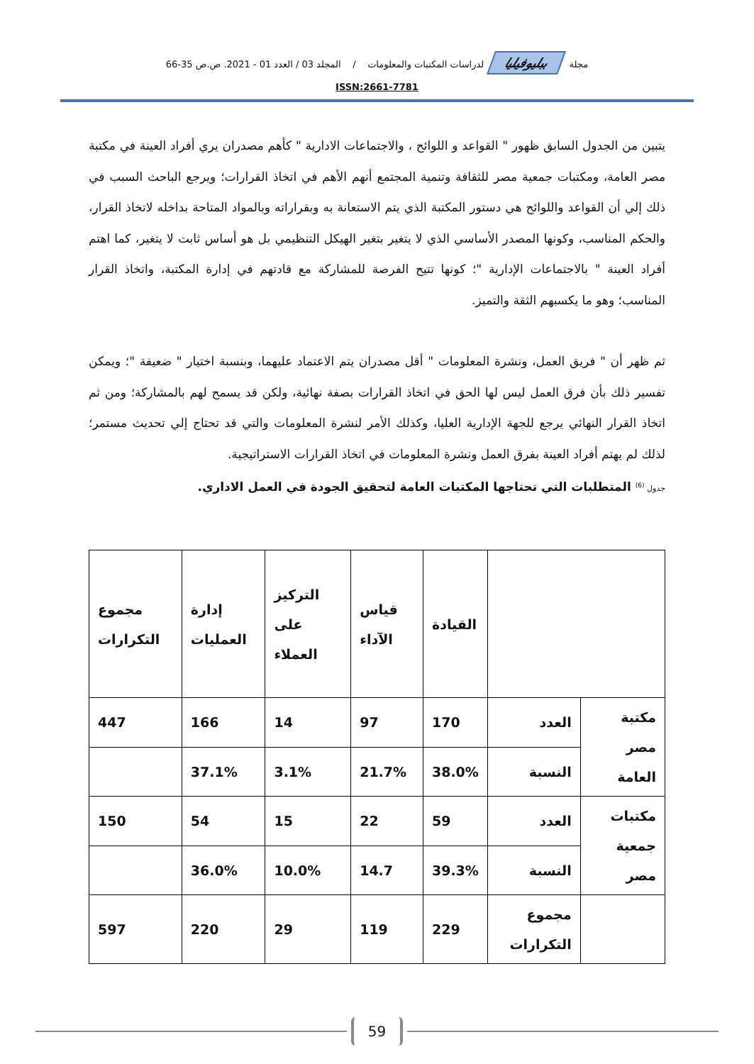مجلة ببليوفيليا لدراسات المكتبات والمعلومات / المجلد 03 / العدد 01 - 2021. ص.ص 35-66
ISSN:2661-7781
يتبين من الجدول السابق ظهور " القواعد و اللوائح ، والاجتماعات الادارية " كأهم مصدران يري أفراد العينة في مكتبة مصر العامة، ومكتبات جمعية مصر للثقافة وتنمية المجتمع أنهم الأهم في اتخاذ القرارات؛ ويرجع الباحث السبب في ذلك إلي أن القواعد واللوائح هي دستور المكتبة الذي يتم الاستعانة به وبقراراته وبالمواد المتاحة بداخله لاتخاذ القرار، والحكم المناسب، وكونها المصدر الأساسي الذي لا يتغير بتغير الهيكل التنظيمي بل هو أساس ثابت لا يتغير، كما اهتم أفراد العينة " بالاجتماعات الإدارية "؛ كونها تتيح الفرصة للمشاركة مع قادتهم في إدارة المكتبة، واتخاذ القرار المناسب؛ وهو ما يكسبهم الثقة والتميز.
ثم ظهر أن " فريق العمل، ونشرة المعلومات " أقل مصدران يتم الاعتماد عليهما، وبنسبة اختيار " ضعيفة "؛ ويمكن تفسير ذلك بأن فرق العمل ليس لها الحق في اتخاذ القرارات بصفة نهائية، ولكن قد يسمح لهم بالمشاركة؛ ومن ثم اتخاذ القرار النهائي يرجع للجهة الإدارية العليا، وكذلك الأمر لنشرة المعلومات والتي قد تحتاج إلي تحديث مستمر؛ لذلك لم يهتم أفراد العينة بفرق العمل ونشرة المعلومات في اتخاذ القرارات الاستراتيجية.
جدول <sup>(6)</sup> المتطلبات التي تحتاجها المكتبات العامة لتحقيق الجودة في العمل الاداري.
| | | القيادة | قياس الآداء | التركيز على العملاء | إدارة العمليات | مجموع التكرارات |
| مكتبة مصر العامة | العدد | 170 | 97 | 14 | 166 | 447 |
| | النسبة | 38.0% | 21.7% | 3.1% | 37.1% | |
| مكتبات جمعية مصر | العدد | 59 | 22 | 15 | 54 | 150 |
| | النسبة | 39.3% | 14.7 | 10.0% | 36.0% | |
| | مجموع التكرارات | 229 | 119 | 29 | 220 | 597 |
59